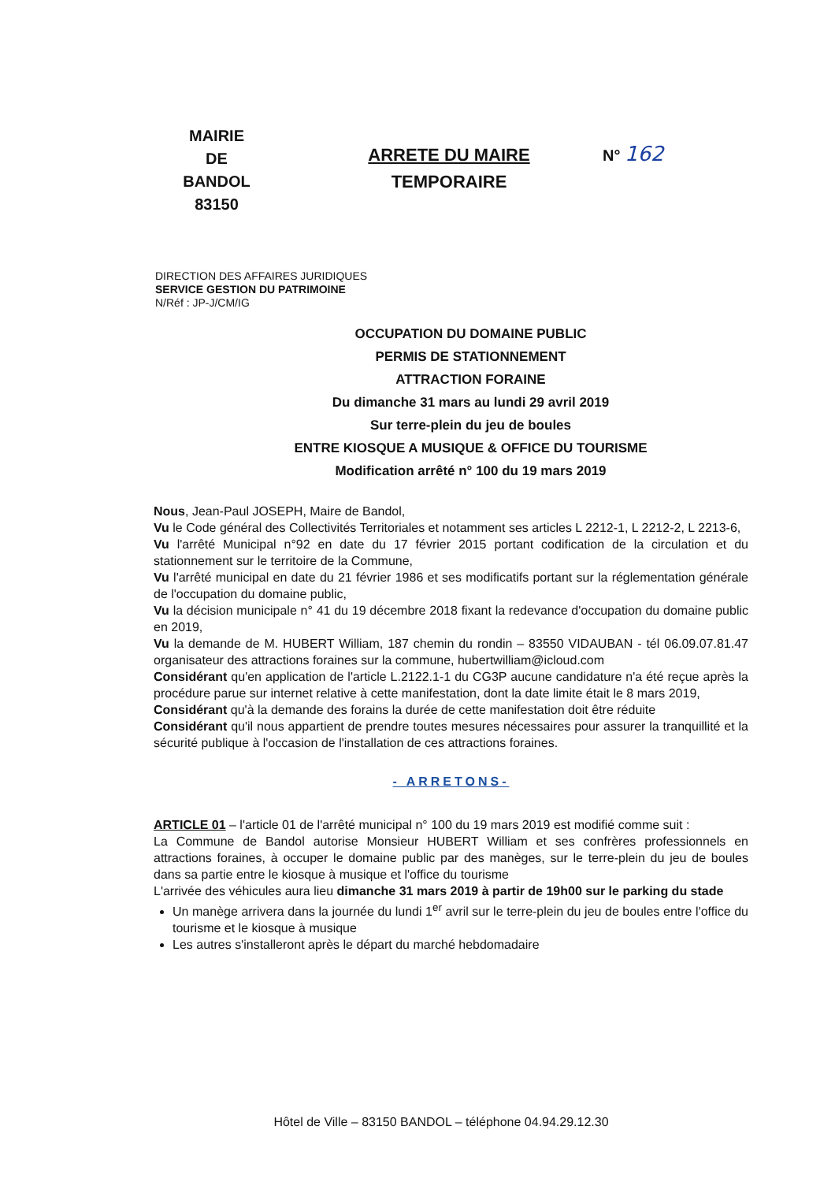MAIRIE
DE
BANDOL
83150
ARRETE DU MAIRE
TEMPORAIRE
N° 162
DIRECTION DES AFFAIRES JURIDIQUES
SERVICE GESTION DU PATRIMOINE
N/Réf : JP-J/CM/IG
OCCUPATION DU DOMAINE PUBLIC
PERMIS DE STATIONNEMENT
ATTRACTION FORAINE
Du dimanche 31 mars au lundi 29 avril 2019
Sur terre-plein du jeu de boules
ENTRE KIOSQUE A MUSIQUE & OFFICE DU TOURISME
Modification arrêté n° 100 du 19 mars 2019
Nous, Jean-Paul JOSEPH, Maire de Bandol,
Vu le Code général des Collectivités Territoriales et notamment ses articles L 2212-1, L 2212-2, L 2213-6,
Vu l'arrêté Municipal n°92 en date du 17 février 2015 portant codification de la circulation et du stationnement sur le territoire de la Commune,
Vu l'arrêté municipal en date du 21 février 1986 et ses modificatifs portant sur la réglementation générale de l'occupation du domaine public,
Vu la décision municipale n° 41 du 19 décembre 2018 fixant la redevance d'occupation du domaine public en 2019,
Vu la demande de M. HUBERT William, 187 chemin du rondin – 83550 VIDAUBAN - tél 06.09.07.81.47 organisateur des attractions foraines sur la commune, hubertwilliam@icloud.com
Considérant qu'en application de l'article L.2122.1-1 du CG3P aucune candidature n'a été reçue après la procédure parue sur internet relative à cette manifestation, dont la date limite était le 8 mars 2019,
Considérant qu'à la demande des forains la durée de cette manifestation doit être réduite
Considérant qu'il nous appartient de prendre toutes mesures nécessaires pour assurer la tranquillité et la sécurité publique à l'occasion de l'installation de ces attractions foraines.
- ARRETONS-
ARTICLE 01 – l'article 01 de l'arrêté municipal n° 100 du 19 mars 2019 est modifié comme suit :
La Commune de Bandol autorise Monsieur HUBERT William et ses confrères professionnels en attractions foraines, à occuper le domaine public par des manèges, sur le terre-plein du jeu de boules dans sa partie entre le kiosque à musique et l'office du tourisme
L'arrivée des véhicules aura lieu dimanche 31 mars 2019 à partir de 19h00 sur le parking du stade
Un manège arrivera dans la journée du lundi 1<sup>er</sup> avril sur le terre-plein du jeu de boules entre l'office du tourisme et le kiosque à musique
Les autres s'installeront après le départ du marché hebdomadaire
Hôtel de Ville – 83150 BANDOL – téléphone 04.94.29.12.30